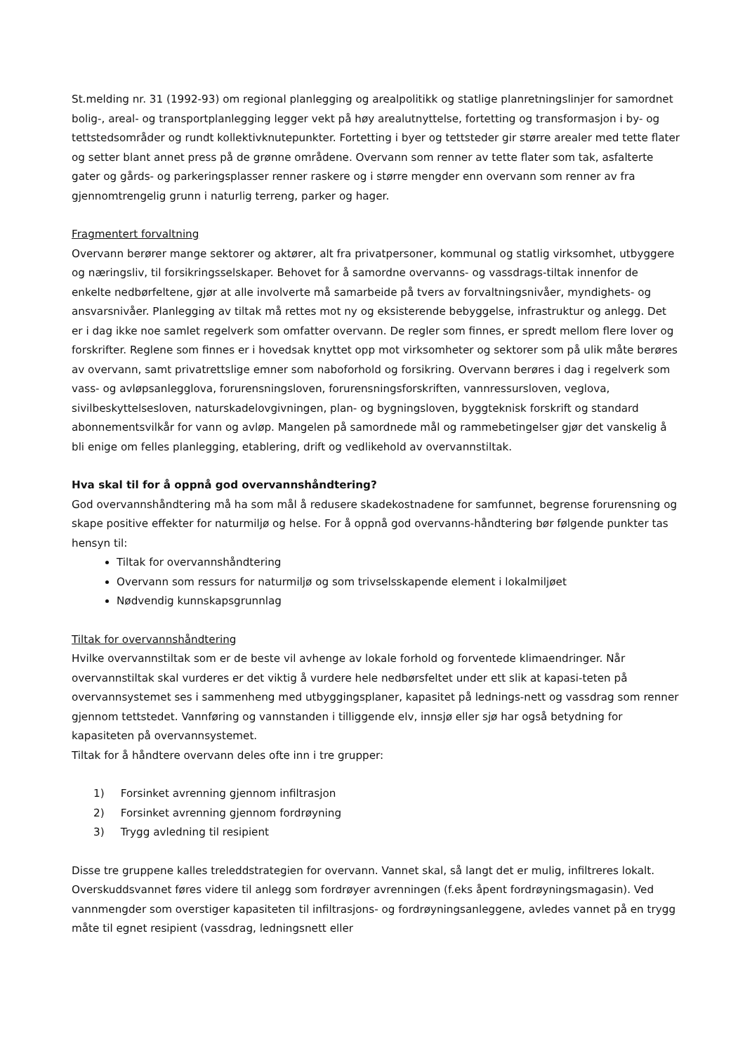St.melding nr. 31 (1992-93) om regional planlegging og arealpolitikk og statlige planretningslinjer for samordnet bolig-, areal- og transportplanlegging legger vekt på høy arealutnyttelse, fortetting og transformasjon i by- og tettstedsområder og rundt kollektivknutepunkter. Fortetting i byer og tettsteder gir større arealer med tette flater og setter blant annet press på de grønne områdene. Overvann som renner av tette flater som tak, asfalterte gater og gårds- og parkeringsplasser renner raskere og i større mengder enn overvann som renner av fra gjennomtrengelig grunn i naturlig terreng, parker og hager.
Fragmentert forvaltning
Overvann berører mange sektorer og aktører, alt fra privatpersoner, kommunal og statlig virksomhet, utbyggere og næringsliv, til forsikringsselskaper. Behovet for å samordne overvanns- og vassdrags-tiltak innenfor de enkelte nedbørfeltene, gjør at alle involverte må samarbeide på tvers av forvaltningsnivåer, myndighets- og ansvarsnivåer. Planlegging av tiltak må rettes mot ny og eksisterende bebyggelse, infrastruktur og anlegg. Det er i dag ikke noe samlet regelverk som omfatter overvann. De regler som finnes, er spredt mellom flere lover og forskrifter. Reglene som finnes er i hovedsak knyttet opp mot virksomheter og sektorer som på ulik måte berøres av overvann, samt privatrettslige emner som naboforhold og forsikring. Overvann berøres i dag i regelverk som vass- og avløpsanlegglova, forurensningsloven, forurensningsforskriften, vannressursloven, veglova, sivilbeskyttelsesloven, naturskadelovgivningen, plan- og bygningsloven, byggteknisk forskrift og standard abonnementsvilkår for vann og avløp. Mangelen på samordnede mål og rammebetingelser gjør det vanskelig å bli enige om felles planlegging, etablering, drift og vedlikehold av overvannstiltak.
Hva skal til for å oppnå god overvannshåndtering?
God overvannshåndtering må ha som mål å redusere skadekostnadene for samfunnet, begrense forurensning og skape positive effekter for naturmiljø og helse. For å oppnå god overvanns-håndtering bør følgende punkter tas hensyn til:
Tiltak for overvannshåndtering
Overvann som ressurs for naturmiljø og som trivselsskapende element i lokalmiljøet
Nødvendig kunnskapsgrunnlag
Tiltak for overvannshåndtering
Hvilke overvannstiltak som er de beste vil avhenge av lokale forhold og forventede klimaendringer. Når overvannstiltak skal vurderes er det viktig å vurdere hele nedbørsfeltet under ett slik at kapasi-teten på overvannsystemet ses i sammenheng med utbyggingsplaner, kapasitet på lednings-nett og vassdrag som renner gjennom tettstedet. Vannføring og vannstanden i tilliggende elv, innsjø eller sjø har også betydning for kapasiteten på overvannsystemet.
Tiltak for å håndtere overvann deles ofte inn i tre grupper:
1) Forsinket avrenning gjennom infiltrasjon
2) Forsinket avrenning gjennom fordrøyning
3) Trygg avledning til resipient
Disse tre gruppene kalles treleddstrategien for overvann. Vannet skal, så langt det er mulig, infiltreres lokalt. Overskuddsvannet føres videre til anlegg som fordrøyer avrenningen (f.eks åpent fordrøyningsmagasin). Ved vannmengder som overstiger kapasiteten til infiltrasjons- og fordrøyningsanleggene, avledes vannet på en trygg måte til egnet resipient (vassdrag, ledningsnett eller